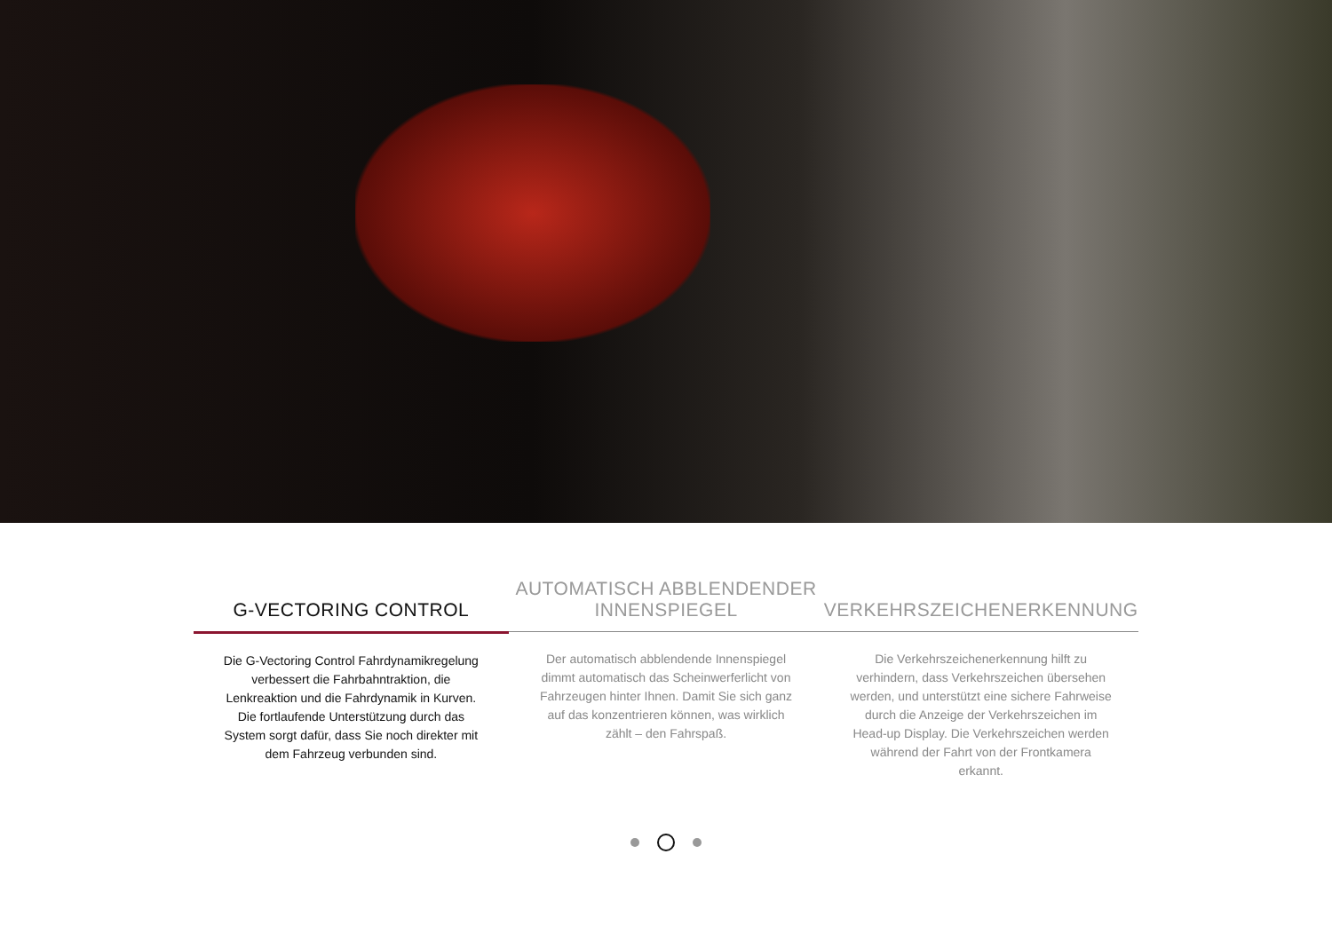G-VECTORING CONTROL
Die G-Vectoring Control Fahrdynamikregelung verbessert die Fahrbahntraktion, die Lenkreaktion und die Fahrdynamik in Kurven. Die fortlaufende Unterstützung durch das System sorgt dafür, dass Sie noch direkter mit dem Fahrzeug verbunden sind.
AUTOMATISCH ABBLENDENDER
INNENSPIEGEL
Der automatisch abblendende Innenspiegel dimmt automatisch das Scheinwerferlicht von Fahrzeugen hinter Ihnen. Damit Sie sich ganz auf das konzentrieren können, was wirklich zählt – den Fahrspaß.
VERKEHRSZEICHENERKENNUNG
Die Verkehrszeichenerkennung hilft zu verhindern, dass Verkehrszeichen übersehen werden, und unterstützt eine sichere Fahrweise durch die Anzeige der Verkehrszeichen im Head-up Display. Die Verkehrszeichen werden während der Fahrt von der Frontkamera erkannt.